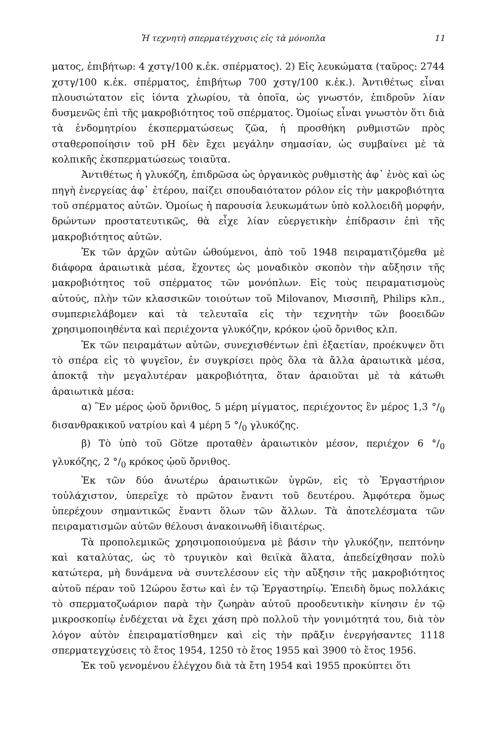Ἡ τεχνητὴ σπερματέγχυσις εἰς τὰ μόνοπλα 11
ματος, ἐπιβήτωρ: 4 χστγ/100 κ.ἐκ. σπέρματος). 2) Εἰς λευκώματα (ταῦρος: 2744 χστγ/100 κ.ἐκ. σπέρματος, ἐπιβήτωρ 700 χστγ/100 κ.ἐκ.). Ἀντιθέτως εἶναι πλουσιώτατον εἰς ἰόντα χλωρίου, τὰ ὁποῖα, ὡς γνωστόν, ἐπιδροῦν λίαν δυσμενῶς ἐπὶ τῆς μακροβιότητος τοῦ σπέρματος. Ὁμοίως εἶναι γνωστὸν ὅτι διὰ τὰ ἐνδομητρίου ἐκσπερματώσεως ζῶα, ἡ προσθήκη ρυθμιστῶν πρὸς σταθεροποίησιν τοῦ pH δὲν ἔχει μεγάλην σημασίαν, ὡς συμβαίνει μὲ τὰ κολπικῆς ἐκσπερματώσεως τοιαῦτα.
Ἀντιθέτως ἡ γλυκόζη, ἐπιδρῶσα ὡς ὀργανικὸς ρυθμιστὴς ἀφ᾽ ἑνὸς καὶ ὡς πηγὴ ἐνεργείας ἀφ᾽ ἑτέρου, παίζει σπουδαιότατον ρόλον εἰς τὴν μακροβιότητα τοῦ σπέρματος αὐτῶν. Ὁμοίως ἡ παρουσία λευκωμάτων ὑπὸ κολλοειδῆ μορφήν, δρώντων προστατευτικῶς, θὰ εἶχε λίαν εὐεργετικὴν ἐπίδρασιν ἐπὶ τῆς μακροβιότητος αὐτῶν.
Ἐκ τῶν ἀρχῶν αὐτῶν ὠθούμενοι, ἀπὸ τοῦ 1948 πειραματιζόμεθα μὲ διάφορα ἀραιωτικὰ μέσα, ἔχοντες ὡς μοναδικὸν σκοπὸν τὴν αὔξησιν τῆς μακροβιότητος τοῦ σπέρματος τῶν μονόπλων. Εἰς τοὺς πειραματισμοὺς αὐτούς, πλὴν τῶν κλασσικῶν τοιούτων τοῦ Milovanov, Μισσιπῆ, Philips κλπ., συμπεριελάβομεν καὶ τὰ τελευταῖα εἰς τὴν τεχνητὴν τῶν βοοειδῶν χρησιμοποιηθέντα καὶ περιέχοντα γλυκόζην, κρόκον ᾠοῦ ὄρνιθος κλπ.
Ἐκ τῶν πειραμάτων αὐτῶν, συνεχισθέντων ἐπὶ ἑξαετίαν, προέκυψεν ὅτι τὸ σπέρα εἰς τὸ ψυγεῖον, ἐν συγκρίσει πρὸς ὅλα τὰ ἄλλα ἀραιωτικὰ μέσα, ἀποκτᾷ τὴν μεγαλυτέραν μακροβιότητα, ὅταν ἀραιοῦται μὲ τὰ κάτωθι ἀραιωτικὰ μέσα:
α) Ἓν μέρος ᾠοῦ ὄρνιθος, 5 μέρη μίγματος, περιέχοντος ἓν μέρος 1,3 °/<sub>0</sub> δισανθρακικοῦ νατρίου καὶ 4 μέρη 5 °/<sub>0</sub> γλυκόζης.
β) Τὸ ὑπὸ τοῦ Götze προταθὲν ἀραιωτικὸν μέσον, περιέχον 6 °/<sub>0</sub> γλυκόζης, 2 °/<sub>0</sub> κρόκος ᾠοῦ ὄρνιθος.
Ἐκ τῶν δύο ἀνωτέρω ἀραιωτικῶν ὑγρῶν, εἰς τὸ Ἐργαστήριον τοὐλάχιστον, ὑπερεῖχε τὸ πρῶτον ἔναντι τοῦ δευτέρου. Ἀμφότερα ὅμως ὑπερέχουν σημαντικῶς ἔναντι ὅλων τῶν ἄλλων. Τὰ ἀποτελέσματα τῶν πειραματισμῶν αὐτῶν θέλουσι ἀνακοινωθῆ ἰδιαιτέρως.
Τὰ προπολεμικῶς χρησιμοποιούμενα μὲ βάσιν τὴν γλυκόζην, πεπτόνην καὶ καταλύτας, ὡς τὸ τρυγικὸν καὶ θειϊκὰ ἅλατα, ἀπεδείχθησαν πολὺ κατώτερα, μὴ δυνάμενα νὰ συντελέσουν εἰς τὴν αὔξησιν τῆς μακροβιότητος αὐτοῦ πέραν τοῦ 12ώρου ἔστω καὶ ἐν τῷ Ἐργαστηρίῳ. Ἐπειδὴ ὅμως πολλάκις τὸ σπερματοζωάριον παρὰ τὴν ζωηρὰν αὐτοῦ προοδευτικὴν κίνησιν ἐν τῷ μικροσκοπίῳ ἐνδέχεται νὰ ἔχει χάση πρὸ πολλοῦ τὴν γονιμότητά του, διὰ τὸν λόγον αὐτὸν ἐπειραματίσθημεν καὶ εἰς τὴν πρᾶξιν ἐνεργήσαντες 1118 σπερματεγχύσεις τὸ ἔτος 1954, 1250 τὸ ἔτος 1955 καὶ 3900 τὸ ἔτος 1956.
Ἐκ τοῦ γενομένου ἐλέγχου διὰ τὰ ἔτη 1954 καὶ 1955 προκύπτει ὅτι